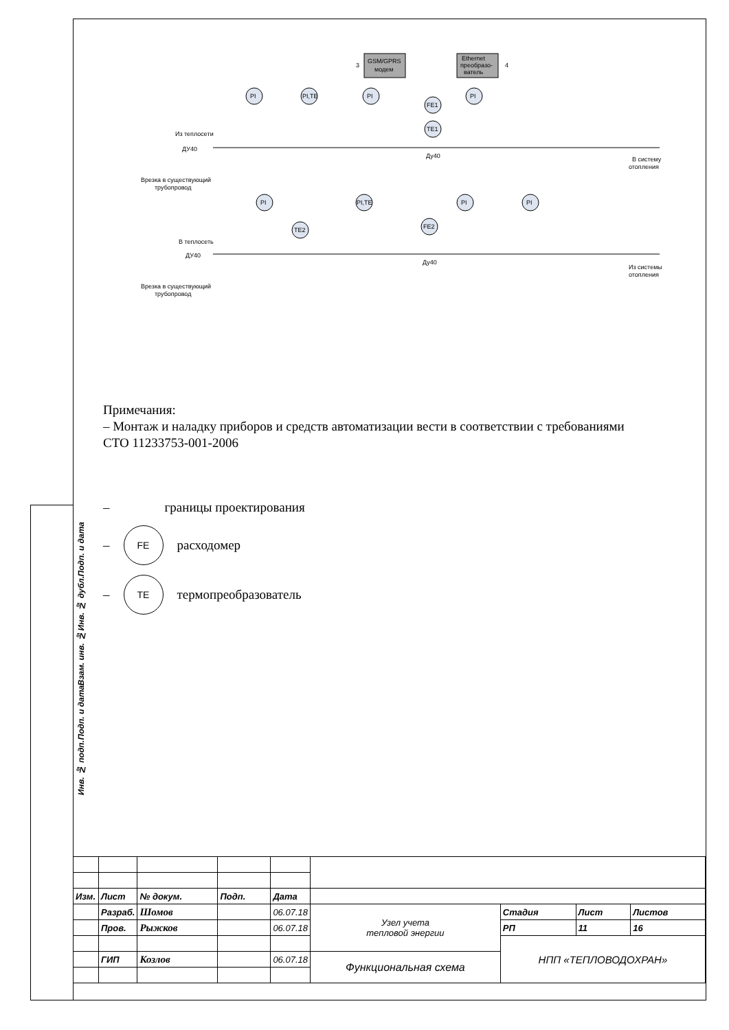GSM/GPRS
модем
Ethernet
преобразо-
ватель
3
4
Из теплосети
ДУ40
В теплосеть
ДУ40
Врезка в существующий
трубопровод
Врезка в существующий
трубопровод
В систему
отопления
Из системы
отопления
PI
PI,TE
PI
FE1
TE1
PI
PI
PI,TE
TE2
FE2
PI
PI
Ду40
Ду40
Примечания:
– Монтаж и наладку приборов и средств автоматизации вести в соответствии с требованиями СТО 11233753-001-2006
– границы проектирования
–
FE
расходомер
–
TE
термопреобразователь
Подп. и дата
Инв. № дубл.
Взам. инв. №
Подп. и дата
Инв. № подп.
| Изм. | Лист | № докум. | Подп. | Дата | | | | |
| | Разраб. | Шомов | | 06.07.18 | Узел учета тепловой энергии | Стадия | Лист | Листов |
| | Пров. | Рыжков | | 06.07.18 | | РП | 11 | 16 |
| | | | | | | НПП «ТЕПЛОВОДОХРАН» | | |
| | ГИП | Козлов | | 06.07.18 | Функциональная схема | | | |